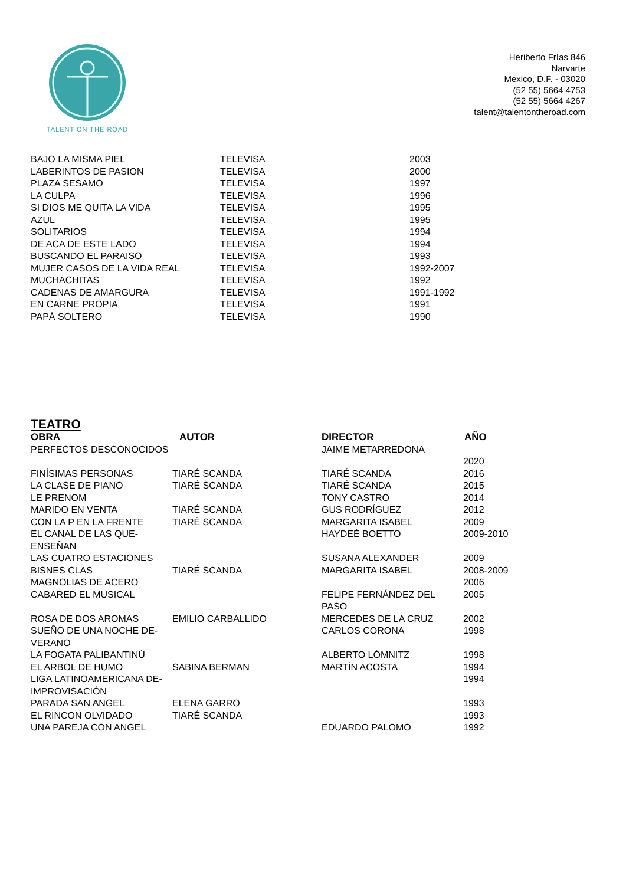TALENT ON THE ROAD
Heriberto Frías 846
Narvarte
Mexico, D.F. - 03020
(52 55) 5664 4753
(52 55) 5664 4267
talent@talentontheroad.com
| BAJO LA MISMA PIEL | TELEVISA | 2003 |
| LABERINTOS DE PASION | TELEVISA | 2000 |
| PLAZA SESAMO | TELEVISA | 1997 |
| LA CULPA | TELEVISA | 1996 |
| SI DIOS ME QUITA LA VIDA | TELEVISA | 1995 |
| AZUL | TELEVISA | 1995 |
| SOLITARIOS | TELEVISA | 1994 |
| DE ACA DE ESTE LADO | TELEVISA | 1994 |
| BUSCANDO EL PARAISO | TELEVISA | 1993 |
| MUJER CASOS DE LA VIDA REAL | TELEVISA | 1992-2007 |
| MUCHACHITAS | TELEVISA | 1992 |
| CADENAS DE AMARGURA | TELEVISA | 1991-1992 |
| EN CARNE PROPIA | TELEVISA | 1991 |
| PAPÁ SOLTERO | TELEVISA | 1990 |
TEATRO
| OBRA | AUTOR | DIRECTOR | AÑO |
| --- | --- | --- | --- |
| PERFECTOS DESCONOCIDOS | | JAIME METARREDONA | 2020 |
| FINÍSIMAS PERSONAS | TIARÉ SCANDA | TIARÉ SCANDA | 2016 |
| LA CLASE DE PIANO | TIARÉ SCANDA | TIARÉ SCANDA | 2015 |
| LE PRENOM | | TONY CASTRO | 2014 |
| MARIDO EN VENTA | TIARÉ SCANDA | GUS RODRÍGUEZ | 2012 |
| CON LA P EN LA FRENTE | TIARÉ SCANDA | MARGARITA ISABEL | 2009 |
| EL CANAL DE LAS QUE-ENSEÑAN | | HAYDEÉ BOETTO | 2009-2010 |
| LAS CUATRO ESTACIONES | | SUSANA ALEXANDER | 2009 |
| BISNES CLAS | TIARÉ SCANDA | MARGARITA ISABEL | 2008-2009 |
| MAGNOLIAS DE ACERO | | | 2006 |
| CABARED EL MUSICAL | | FELIPE FERNÁNDEZ DEL PASO | 2005 |
| ROSA DE DOS AROMAS | EMILIO CARBALLIDO | MERCEDES DE LA CRUZ | 2002 |
| SUEÑO DE UNA NOCHE DE-VERANO | | CARLOS CORONA | 1998 |
| LA FOGATA PALIBANTINÚ | | ALBERTO LÓMNITZ | 1998 |
| EL ARBOL DE HUMO | SABINA BERMAN | MARTÍN ACOSTA | 1994 |
| LIGA LATINOAMERICANA DE-IMPROVISACIÓN | | | 1994 |
| PARADA SAN ANGEL | ELENA GARRO | | 1993 |
| EL RINCON OLVIDADO | TIARÉ SCANDA | | 1993 |
| UNA PAREJA CON ANGEL | | EDUARDO PALOMO | 1992 |